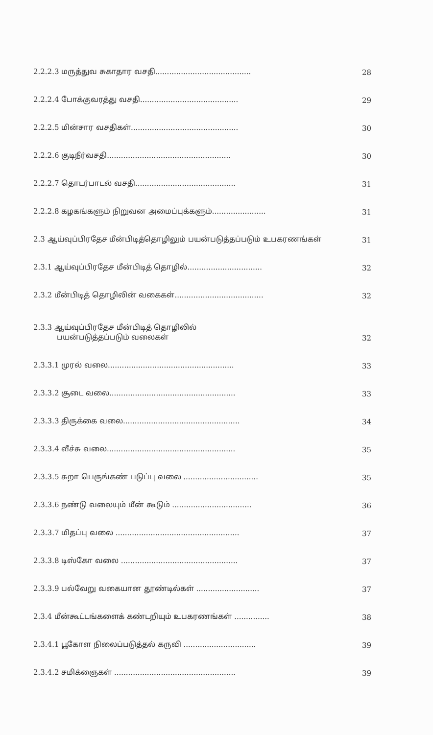2.2.2.3 மருத்துவ சுகாதார வசதி......................................... 28
2.2.2.4 போக்குவரத்து வசதி.......................................... 29
2.2.2.5 மின்சார வசதிகள்.............................................. 30
2.2.2.6 குடிநீர்வசதி..................................................... 30
2.2.2.7 தொடர்பாடல் வசதி........................................... 31
2.2.2.8 கழகங்களும் நிறுவன அமைப்புக்களும்....................... 31
2.3 ஆய்வுப்பிரதேச மீன்பிடித்தொழிலும் பயன்படுத்தப்படும் உபகரணங்கள் 31
2.3.1 ஆய்வுப்பிரதேச மீன்பிடித் தொழில்................................ 32
2.3.2 மீன்பிடித் தொழிலின் வகைகள்...................................... 32
2.3.3 ஆய்வுப்பிரதேச மீன்பிடித் தொழிலில்
பயன்படுத்தப்படும் வலைகள் 32
2.3.3.1 முரல் வலை...................................................... 33
2.3.3.2 சூடை வலை...................................................... 33
2.3.3.3 திருக்கை வலை.................................................. 34
2.3.3.4 வீச்சு வலை....................................................... 35
2.3.3.5 சுறா பெருங்கண் படுப்பு வலை ................................ 35
2.3.3.6 நண்டு வலையும் மீன் கூடும் .................................. 36
2.3.3.7 மிதப்பு வலை ..................................................... 37
2.3.3.8 டிஸ்கோ வலை .................................................. 37
2.3.3.9 பல்வேறு வகையான தூண்டில்கள் ........................... 37
2.3.4 மீன்கூட்டங்களைக் கண்டறியும் உபகரணங்கள் ............... 38
2.3.4.1 பூகோள நிலைப்படுத்தல் கருவி ............................... 39
2.3.4.2 சமிக்ஞைகள் .................................................... 39